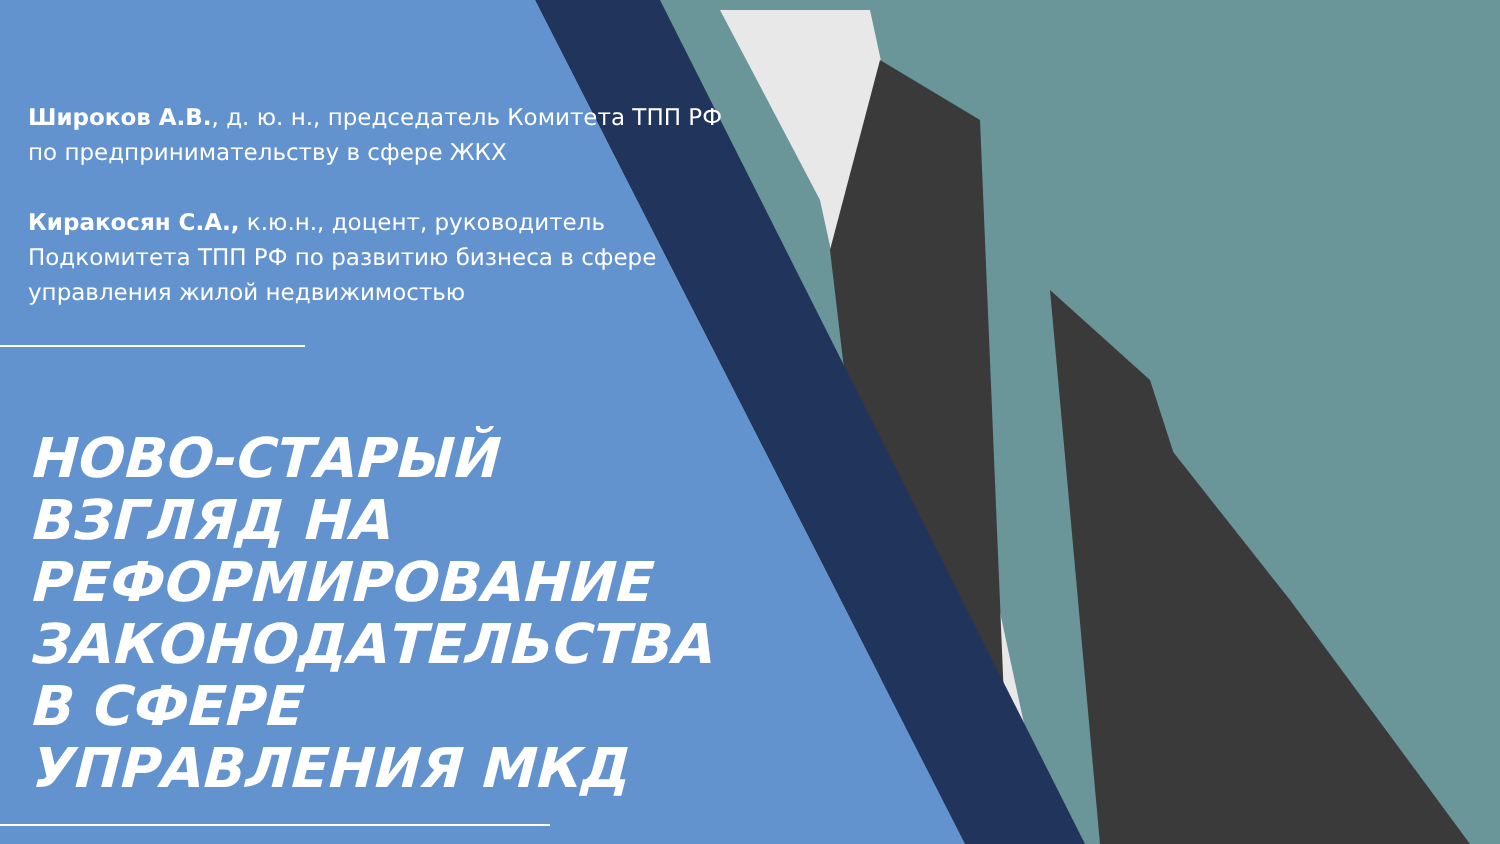Широков А.В., д. ю. н., председатель Комитета ТПП РФ по предпринимательству в сфере ЖКХ
Киракосян С.А., к.ю.н., доцент, руководитель Подкомитета ТПП РФ по развитию бизнеса в сфере управления жилой недвижимостью
НОВО-СТАРЫЙ ВЗГЛЯД НА РЕФОРМИРОВАНИЕ ЗАКОНОДАТЕЛЬСТВА В СФЕРЕ УПРАВЛЕНИЯ МКД